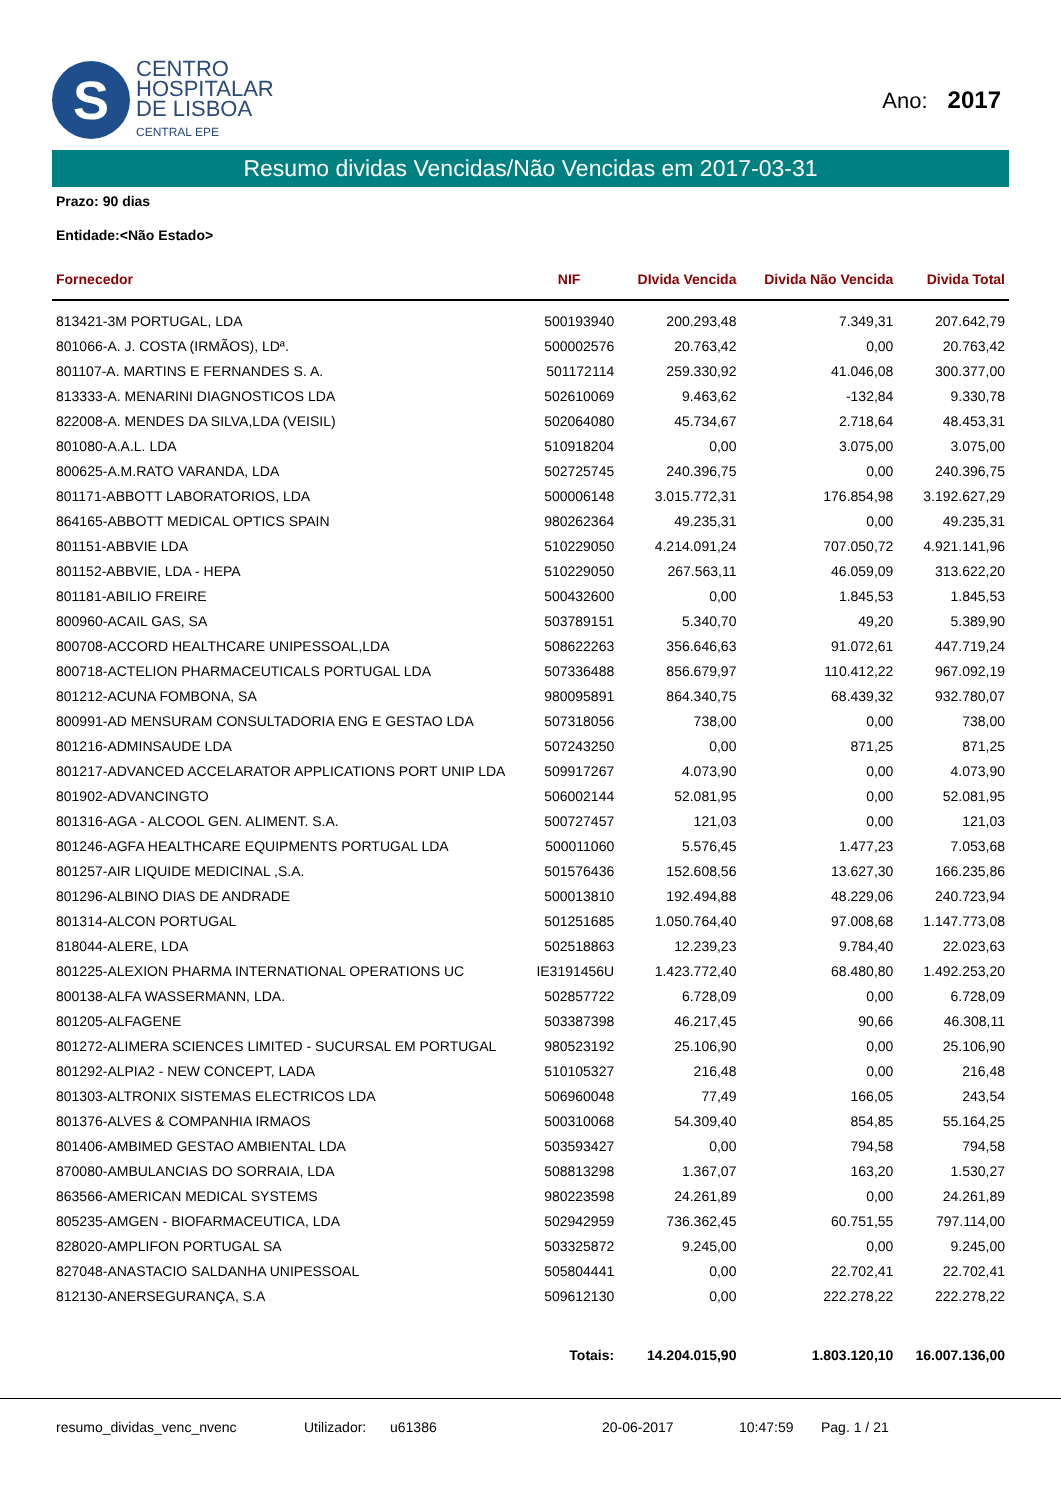S
CENTRO
HOSPITALAR
DE LISBOA
CENTRAL EPE
Ano: 2017
Resumo dividas Vencidas/Não Vencidas em 2017-03-31
Prazo: 90 dias
Entidade:<Não Estado>
| Fornecedor | NIF | DIvida Vencida | Divida Não Vencida | Divida Total |
| --- | --- | --- | --- | --- |
| 813421-3M PORTUGAL, LDA | 500193940 | 200.293,48 | 7.349,31 | 207.642,79 |
| 801066-A. J. COSTA (IRMÃOS), LDª. | 500002576 | 20.763,42 | 0,00 | 20.763,42 |
| 801107-A. MARTINS E FERNANDES S. A. | 501172114 | 259.330,92 | 41.046,08 | 300.377,00 |
| 813333-A. MENARINI DIAGNOSTICOS LDA | 502610069 | 9.463,62 | -132,84 | 9.330,78 |
| 822008-A. MENDES DA SILVA,LDA (VEISIL) | 502064080 | 45.734,67 | 2.718,64 | 48.453,31 |
| 801080-A.A.L. LDA | 510918204 | 0,00 | 3.075,00 | 3.075,00 |
| 800625-A.M.RATO VARANDA, LDA | 502725745 | 240.396,75 | 0,00 | 240.396,75 |
| 801171-ABBOTT LABORATORIOS, LDA | 500006148 | 3.015.772,31 | 176.854,98 | 3.192.627,29 |
| 864165-ABBOTT MEDICAL OPTICS SPAIN | 980262364 | 49.235,31 | 0,00 | 49.235,31 |
| 801151-ABBVIE LDA | 510229050 | 4.214.091,24 | 707.050,72 | 4.921.141,96 |
| 801152-ABBVIE, LDA - HEPA | 510229050 | 267.563,11 | 46.059,09 | 313.622,20 |
| 801181-ABILIO FREIRE | 500432600 | 0,00 | 1.845,53 | 1.845,53 |
| 800960-ACAIL GAS, SA | 503789151 | 5.340,70 | 49,20 | 5.389,90 |
| 800708-ACCORD HEALTHCARE UNIPESSOAL,LDA | 508622263 | 356.646,63 | 91.072,61 | 447.719,24 |
| 800718-ACTELION PHARMACEUTICALS PORTUGAL LDA | 507336488 | 856.679,97 | 110.412,22 | 967.092,19 |
| 801212-ACUNA FOMBONA, SA | 980095891 | 864.340,75 | 68.439,32 | 932.780,07 |
| 800991-AD MENSURAM CONSULTADORIA ENG E GESTAO LDA | 507318056 | 738,00 | 0,00 | 738,00 |
| 801216-ADMINSAUDE LDA | 507243250 | 0,00 | 871,25 | 871,25 |
| 801217-ADVANCED ACCELARATOR APPLICATIONS PORT UNIP LDA | 509917267 | 4.073,90 | 0,00 | 4.073,90 |
| 801902-ADVANCINGTO | 506002144 | 52.081,95 | 0,00 | 52.081,95 |
| 801316-AGA - ALCOOL GEN. ALIMENT. S.A. | 500727457 | 121,03 | 0,00 | 121,03 |
| 801246-AGFA HEALTHCARE EQUIPMENTS PORTUGAL LDA | 500011060 | 5.576,45 | 1.477,23 | 7.053,68 |
| 801257-AIR LIQUIDE MEDICINAL ,S.A. | 501576436 | 152.608,56 | 13.627,30 | 166.235,86 |
| 801296-ALBINO DIAS DE ANDRADE | 500013810 | 192.494,88 | 48.229,06 | 240.723,94 |
| 801314-ALCON PORTUGAL | 501251685 | 1.050.764,40 | 97.008,68 | 1.147.773,08 |
| 818044-ALERE, LDA | 502518863 | 12.239,23 | 9.784,40 | 22.023,63 |
| 801225-ALEXION PHARMA INTERNATIONAL OPERATIONS UC | IE3191456U | 1.423.772,40 | 68.480,80 | 1.492.253,20 |
| 800138-ALFA WASSERMANN, LDA. | 502857722 | 6.728,09 | 0,00 | 6.728,09 |
| 801205-ALFAGENE | 503387398 | 46.217,45 | 90,66 | 46.308,11 |
| 801272-ALIMERA SCIENCES LIMITED - SUCURSAL EM PORTUGAL | 980523192 | 25.106,90 | 0,00 | 25.106,90 |
| 801292-ALPIA2 - NEW CONCEPT, LADA | 510105327 | 216,48 | 0,00 | 216,48 |
| 801303-ALTRONIX SISTEMAS ELECTRICOS LDA | 506960048 | 77,49 | 166,05 | 243,54 |
| 801376-ALVES & COMPANHIA IRMAOS | 500310068 | 54.309,40 | 854,85 | 55.164,25 |
| 801406-AMBIMED GESTAO AMBIENTAL LDA | 503593427 | 0,00 | 794,58 | 794,58 |
| 870080-AMBULANCIAS DO SORRAIA, LDA | 508813298 | 1.367,07 | 163,20 | 1.530,27 |
| 863566-AMERICAN MEDICAL SYSTEMS | 980223598 | 24.261,89 | 0,00 | 24.261,89 |
| 805235-AMGEN - BIOFARMACEUTICA, LDA | 502942959 | 736.362,45 | 60.751,55 | 797.114,00 |
| 828020-AMPLIFON PORTUGAL SA | 503325872 | 9.245,00 | 0,00 | 9.245,00 |
| 827048-ANASTACIO SALDANHA UNIPESSOAL | 505804441 | 0,00 | 22.702,41 | 22.702,41 |
| 812130-ANERSEGURANÇA, S.A | 509612130 | 0,00 | 222.278,22 | 222.278,22 |
| | Totais: | 14.204.015,90 | 1.803.120,10 | 16.007.136,00 |
resumo_dividas_venc_nvenc Utilizador: u61386 20-06-2017 10:47:59 Pag. 1 / 21